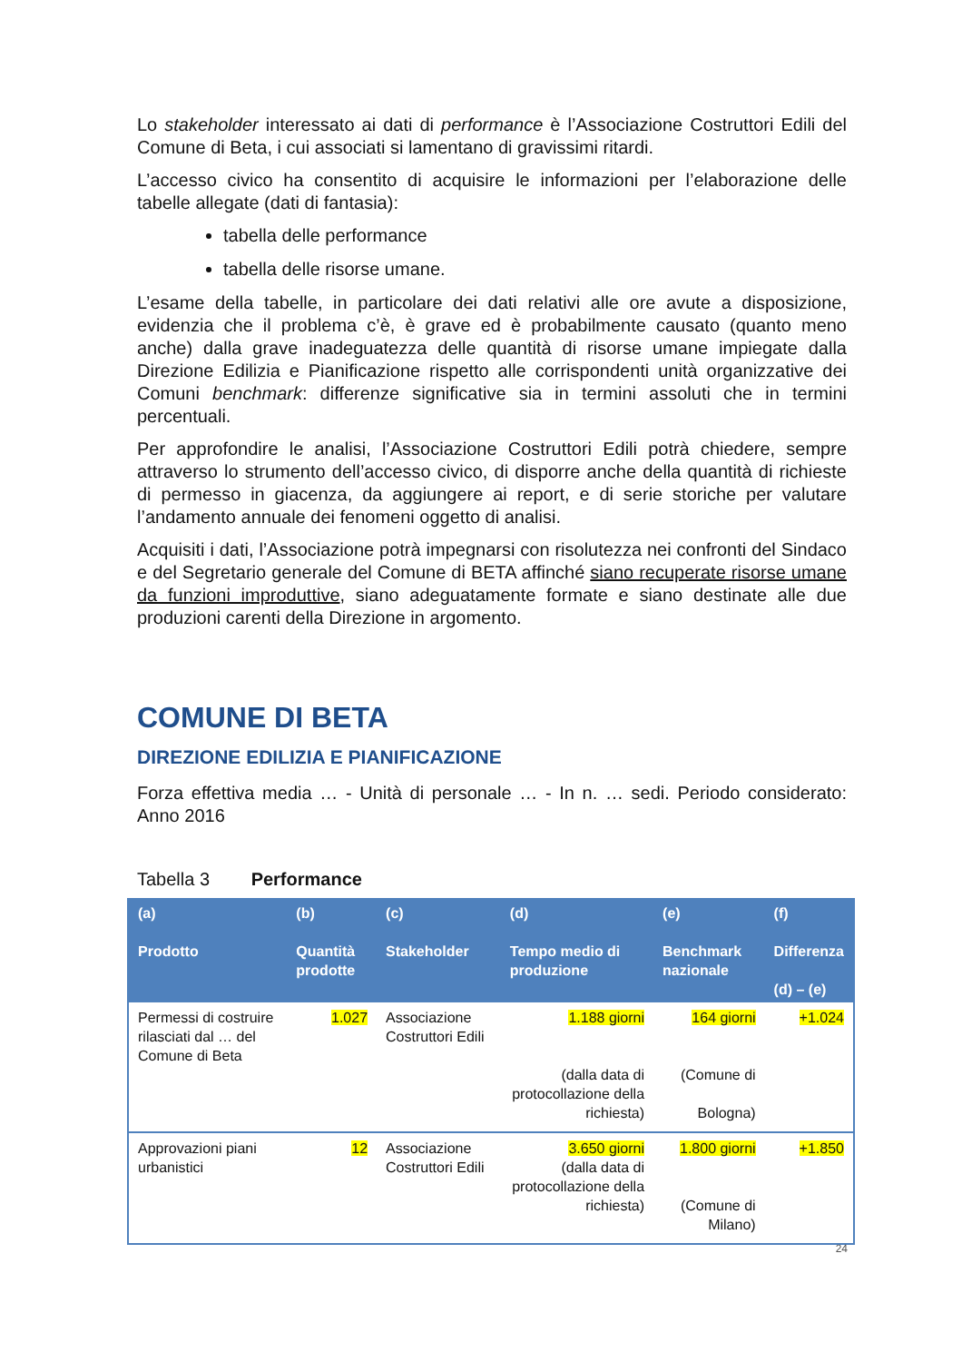Lo stakeholder interessato ai dati di performance è l’Associazione Costruttori Edili del Comune di Beta, i cui associati si lamentano di gravissimi ritardi.
L’accesso civico ha consentito di acquisire le informazioni per l’elaborazione delle tabelle allegate (dati di fantasia):
tabella delle performance
tabella delle risorse umane.
L’esame della tabelle, in particolare dei dati relativi alle ore avute a disposizione, evidenzia che il problema c’è, è grave ed è probabilmente causato (quanto meno anche) dalla grave inadeguatezza delle quantità di risorse umane impiegate dalla Direzione Edilizia e Pianificazione rispetto alle corrispondenti unità organizzative dei Comuni benchmark: differenze significative sia in termini assoluti che in termini percentuali.
Per approfondire le analisi, l’Associazione Costruttori Edili potrà chiedere, sempre attraverso lo strumento dell’accesso civico, di disporre anche della quantità di richieste di permesso in giacenza, da aggiungere ai report, e di serie storiche per valutare l’andamento annuale dei fenomeni oggetto di analisi.
Acquisiti i dati, l’Associazione potrà impegnarsi con risolutezza nei confronti del Sindaco e del Segretario generale del Comune di BETA affinché siano recuperate risorse umane da funzioni improduttive, siano adeguatamente formate e siano destinate alle due produzioni carenti della Direzione in argomento.
COMUNE DI BETA
DIREZIONE EDILIZIA E PIANIFICAZIONE
Forza effettiva media … - Unità di personale … - In n. … sedi. Periodo considerato: Anno 2016
Tabella 3 Performance
| (a) Prodotto | (b) Quantità prodotte | (c) Stakeholder | (d) Tempo medio di produzione | (e) Benchmark nazionale | (f) Differenza (d) – (e) |
| --- | --- | --- | --- | --- | --- |
| Permessi di costruire rilasciati dal … del Comune di Beta | 1.027 | Associazione Costruttori Edili | 1.188 giorni (dalla data di protocollazione della richiesta) | 164 giorni (Comune di Bologna) | +1.024 |
| Approvazioni piani urbanistici | 12 | Associazione Costruttori Edili | 3.650 giorni (dalla data di protocollazione della richiesta) | 1.800 giorni (Comune di Milano) | +1.850 |
24